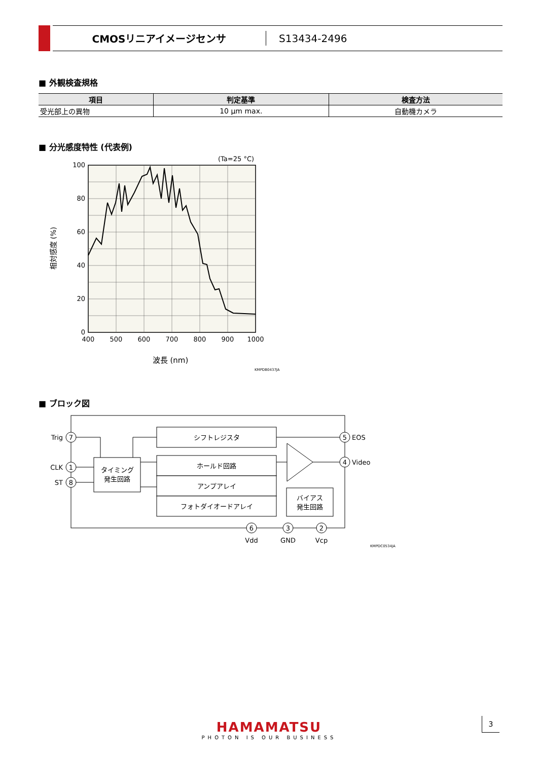CMOSリニアイメージセンサ S13434-2496
■ 外観検査規格
| 項目 | 判定基準 | 検査方法 |
| --- | --- | --- |
| 受光部上の異物 | 10 μm max. | 自動機カメラ |
■ 分光感度特性 (代表例)
(Ta=25 °C)
100
80
60
40
20
0
400
500
600
700
800
900
1000
波長 (nm)
相対感度 (%)
KMPDB0437JA
■ ブロック図
シフトレジスタ
ホールド回路
アンプアレイ
フォトダイオードアレイ
タイミング
発生回路
バイアス
発生回路
7
1
8
5
4
6
3
2
Vdd
GND
Vcp
Trig
CLK
ST
EOS
Video
KMPDC0534JA
HAMAMATSU
PHOTON IS OUR BUSINESS
3